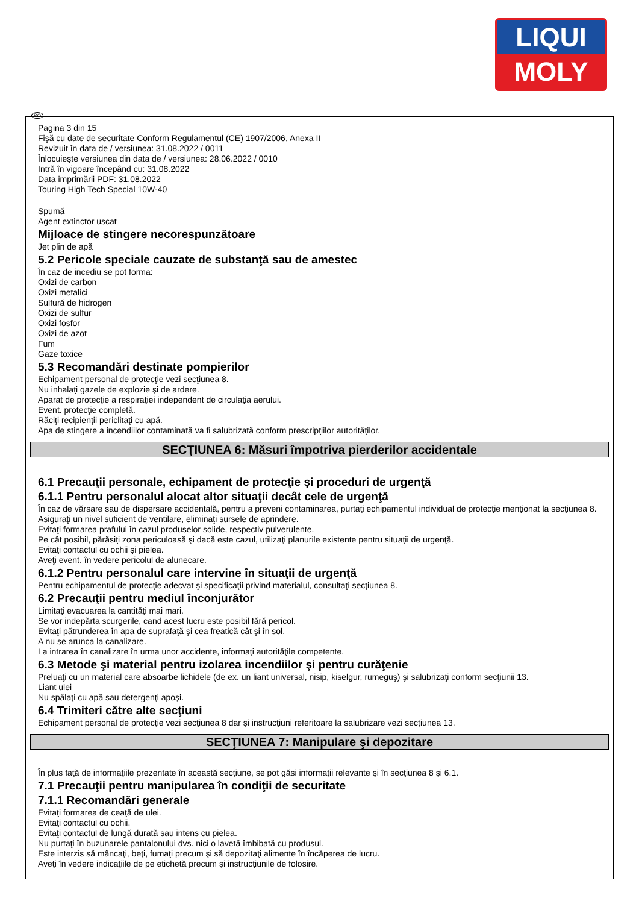LIQUI
MOLY
RO
Pagina 3 din 15
Fişă cu date de securitate Conform Regulamentul (CE) 1907/2006, Anexa II
Revizuit în data de / versiunea: 31.08.2022 / 0011
Înlocuieşte versiunea din data de / versiunea: 28.06.2022 / 0010
Intră în vigoare începând cu: 31.08.2022
Data imprimării PDF: 31.08.2022
Touring High Tech Special 10W-40
Spumă
Agent extinctor uscat
Mijloace de stingere necorespunzătoare
Jet plin de apă
5.2 Pericole speciale cauzate de substanţă sau de amestec
În caz de incediu se pot forma:
Oxizi de carbon
Oxizi metalici
Sulfură de hidrogen
Oxizi de sulfur
Oxizi fosfor
Oxizi de azot
Fum
Gaze toxice
5.3 Recomandări destinate pompierilor
Echipament personal de protecţie vezi secţiunea 8.
Nu inhalaţi gazele de explozie şi de ardere.
Aparat de protecţie a respiraţiei independent de circulaţia aerului.
Event. protecţie completă.
Răciţi recipienţii periclitaţi cu apă.
Apa de stingere a incendiilor contaminată va fi salubrizată conform prescripţiilor autorităţilor.
SECŢIUNEA 6: Măsuri împotriva pierderilor accidentale
6.1 Precauţii personale, echipament de protecţie şi proceduri de urgenţă
6.1.1 Pentru personalul alocat altor situaţii decât cele de urgenţă
În caz de vărsare sau de dispersare accidentală, pentru a preveni contaminarea, purtaţi echipamentul individual de protecţie menţionat la secţiunea 8.
Asiguraţi un nivel suficient de ventilare, eliminaţi sursele de aprindere.
Evitaţi formarea prafului în cazul produselor solide, respectiv pulverulente.
Pe cât posibil, părăsiţi zona periculoasă şi dacă este cazul, utilizaţi planurile existente pentru situaţii de urgenţă.
Evitaţi contactul cu ochii şi pielea.
Aveţi event. în vedere pericolul de alunecare.
6.1.2 Pentru personalul care intervine în situaţii de urgenţă
Pentru echipamentul de protecţie adecvat şi specificaţii privind materialul, consultaţi secţiunea 8.
6.2 Precauţii pentru mediul înconjurător
Limitaţi evacuarea la cantităţi mai mari.
Se vor indepărta scurgerile, cand acest lucru este posibil fără pericol.
Evitaţi pătrunderea în apa de suprafaţă şi cea freatică cât şi în sol.
A nu se arunca la canalizare.
La intrarea în canalizare în urma unor accidente, informaţi autorităţile competente.
6.3 Metode şi material pentru izolarea incendiilor şi pentru curăţenie
Preluaţi cu un material care absoarbe lichidele (de ex. un liant universal, nisip, kiselgur, rumeguş) şi salubrizaţi conform secţiunii 13.
Liant ulei
Nu spălaţi cu apă sau detergenţi apoşi.
6.4 Trimiteri către alte secţiuni
Echipament personal de protecţie vezi secţiunea 8 dar şi instrucţiuni referitoare la salubrizare vezi secţiunea 13.
SECŢIUNEA 7: Manipulare şi depozitare
În plus faţă de informaţiile prezentate în această secţiune, se pot găsi informaţii relevante şi în secţiunea 8 şi 6.1.
7.1 Precauţii pentru manipularea în condiţii de securitate
7.1.1 Recomandări generale
Evitaţi formarea de ceaţă de ulei.
Evitaţi contactul cu ochii.
Evitaţi contactul de lungă durată sau intens cu pielea.
Nu purtaţi în buzunarele pantalonului dvs. nici o lavetă îmbibată cu produsul.
Este interzis să mâncaţi, beţi, fumaţi precum şi să depozitaţi alimente în încăperea de lucru.
Aveţi în vedere indicaţiile de pe etichetă precum şi instrucţiunile de folosire.